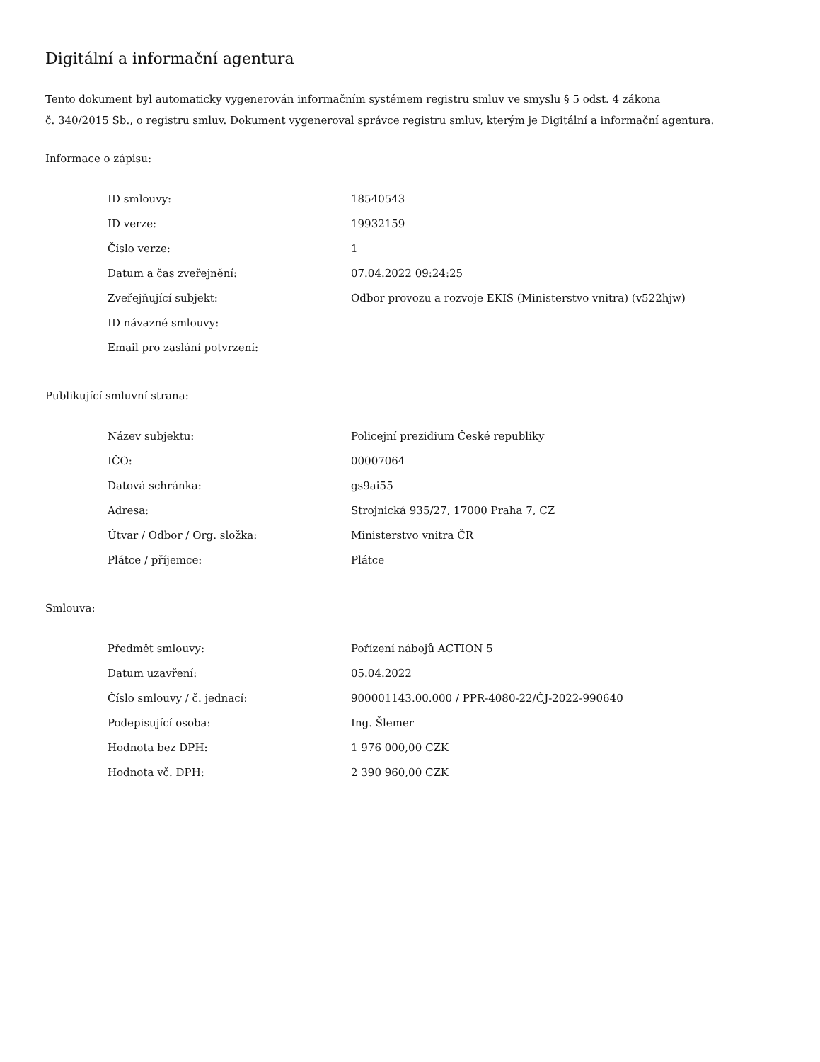Digitální a informační agentura
Tento dokument byl automaticky vygenerován informačním systémem registru smluv ve smyslu § 5 odst. 4 zákona
č. 340/2015 Sb., o registru smluv. Dokument vygeneroval správce registru smluv, kterým je Digitální a informační agentura.
Informace o zápisu:
| ID smlouvy: | 18540543 |
| ID verze: | 19932159 |
| Číslo verze: | 1 |
| Datum a čas zveřejnění: | 07.04.2022 09:24:25 |
| Zveřejňující subjekt: | Odbor provozu a rozvoje EKIS (Ministerstvo vnitra) (v522hjw) |
| ID návazné smlouvy: | |
| Email pro zaslání potvrzení: | |
Publikující smluvní strana:
| Název subjektu: | Policejní prezidium České republiky |
| IČO: | 00007064 |
| Datová schránka: | gs9ai55 |
| Adresa: | Strojnická 935/27, 17000 Praha 7, CZ |
| Útvar / Odbor / Org. složka: | Ministerstvo vnitra ČR |
| Plátce / příjemce: | Plátce |
Smlouva:
| Předmět smlouvy: | Pořízení nábojů ACTION 5 |
| Datum uzavření: | 05.04.2022 |
| Číslo smlouvy / č. jednací: | 900001143.00.000 / PPR-4080-22/ČJ-2022-990640 |
| Podepisující osoba: | Ing. Šlemer |
| Hodnota bez DPH: | 1 976 000,00 CZK |
| Hodnota vč. DPH: | 2 390 960,00 CZK |